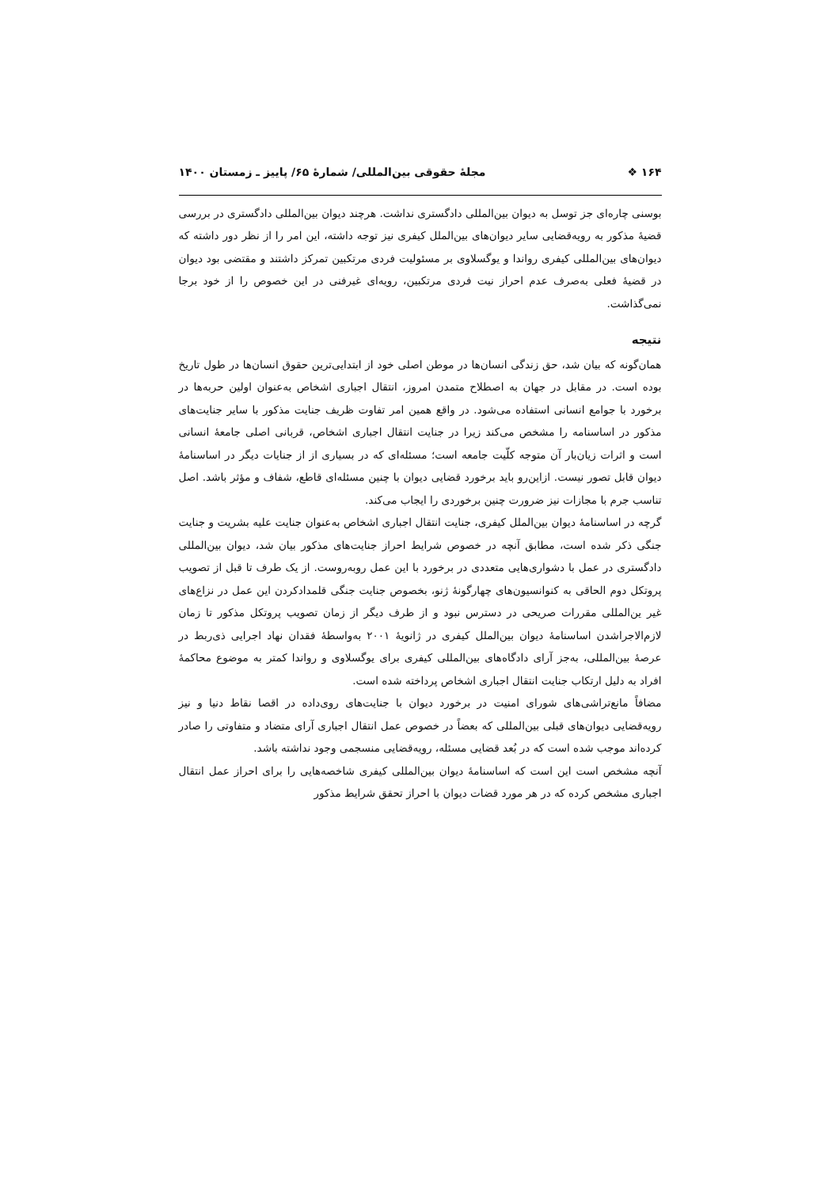۱۶۴ ❖ مجلۀ حقوقی بین‌المللی/ شمارۀ ۶۵/ پاییز ـ زمستان ۱۴۰۰
بوسنی چاره‌ای جز توسل به دیوان بین‌المللی دادگستری نداشت. هرچند دیوان بین‌المللی دادگستری در بررسی قضیۀ مذکور به رویه‌قضایی سایر دیوان‌های بین‌الملل کیفری نیز توجه داشته، این امر را از نظر دور داشته که دیوان‌های بین‌المللی کیفری رواندا و یوگسلاوی بر مسئولیت فردی مرتکبین تمرکز داشتند و مقتضی بود دیوان در قضیۀ فعلی به‌صرف عدم احراز نیت فردی مرتکبین، رویه‌ای غیرفنی در این خصوص را از خود برجا نمی‌گذاشت.
نتیجه
همان‌گونه که بیان شد، حق زندگی انسان‌ها در موطن اصلی خود از ابتدایی‌ترین حقوق انسان‌ها در طول تاریخ بوده است. در مقابل در جهان به اصطلاح متمدن امروز، انتقال اجباری اشخاص به‌عنوان اولین حربه‌ها در برخورد با جوامع انسانی استفاده می‌شود. در واقع همین امر تفاوت ظریف جنایت مذکور با سایر جنایت‌های مذکور در اساسنامه را مشخص می‌کند زیرا در جنایت انتقال اجباری اشخاص، قربانی اصلی جامعۀ انسانی است و اثرات زیان‌بار آن متوجه کلّیت جامعه است؛ مسئله‌ای که در بسیاری از از جنایات دیگر در اساسنامۀ دیوان قابل تصور نیست. ازاین‌رو باید برخورد قضایی دیوان با چنین مسئله‌ای قاطع، شفاف و مؤثر باشد. اصل تناسب جرم با مجازات نیز ضرورت چنین برخوردی را ایجاب می‌کند.
گرچه در اساسنامۀ دیوان بین‌الملل کیفری، جنایت انتقال اجباری اشخاص به‌عنوان جنایت علیه بشریت و جنایت جنگی ذکر شده است، مطابق آنچه در خصوص شرایط احراز جنایت‌های مذکور بیان شد، دیوان بین‌المللی دادگستری در عمل با دشواری‌هایی متعددی در برخورد با این عمل روبه‌روست. از یک طرف تا قبل از تصویب پروتکل دوم الحاقی به کنوانسیون‌های چهارگونۀ ژنو، بخصوص جنایت جنگی قلمدادکردن این عمل در نزاع‌های غیر ین‌المللی مقررات صریحی در دسترس نبود و از طرف دیگر از زمان تصویب پروتکل مذکور تا زمان لازم‌الاجراشدن اساسنامۀ دیوان بین‌الملل کیفری در ژانویۀ ۲۰۰۱ به‌واسطۀ فقدان نهاد اجرایی ذی‌ربط در عرصۀ بین‌المللی، به‌جز آرای دادگاه‌های بین‌المللی کیفری برای یوگسلاوی و رواندا کمتر به موضوع محاکمۀ افراد به دلیل ارتکاب جنایت انتقال اجباری اشخاص پرداخته شده است.
مضافاً مانع‌تراشی‌های شورای امنیت در برخورد دیوان با جنایت‌های روی‌داده در اقصا نقاط دنیا و نیز رویه‌قضایی دیوان‌های قبلی بین‌المللی که بعضاً در خصوص عمل انتقال اجباری آرای متضاد و متفاوتی را صادر کرده‌اند موجب شده است که در بُعد قضایی مسئله، رویه‌قضایی منسجمی وجود نداشته باشد.
آنچه مشخص است این است که اساسنامۀ دیوان بین‌المللی کیفری شاخصه‌هایی را برای احراز عمل انتقال اجباری مشخص کرده که در هر مورد قضات دیوان با احراز تحقق شرایط مذکور